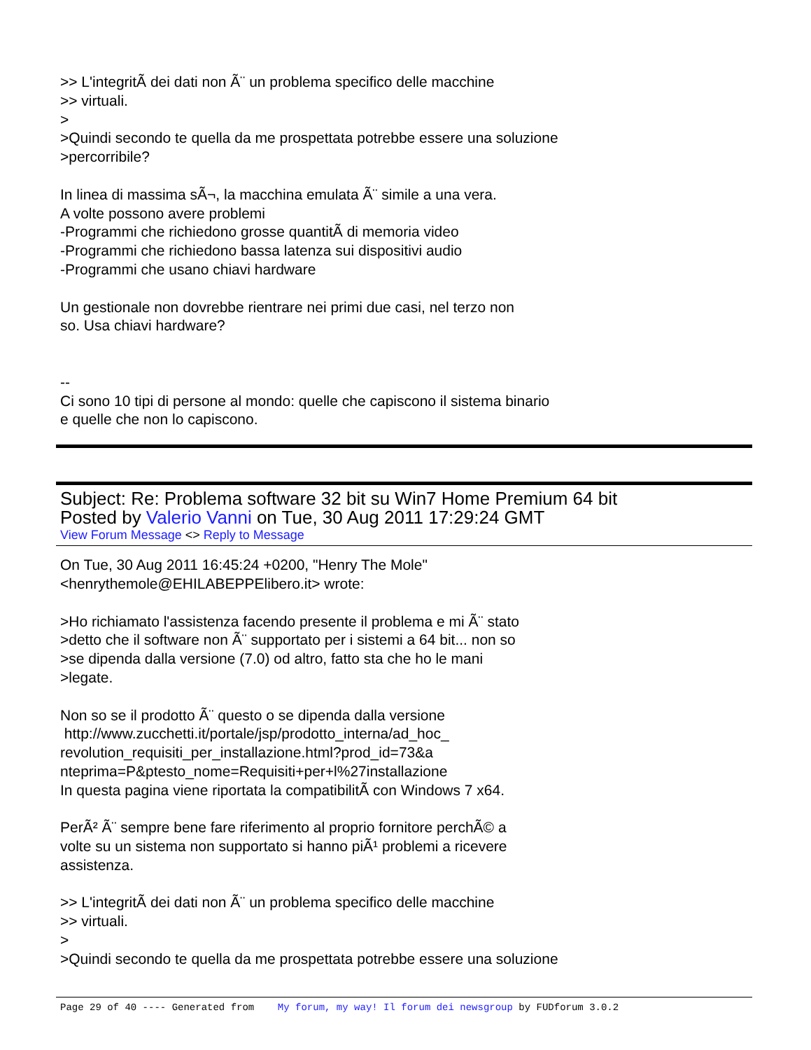>> L'integritÃ dei dati non Ã¨ un problema specifico delle macchine
>> virtuali.
>
>Quindi secondo te quella da me prospettata potrebbe essere una soluzione
>percorribile?
In linea di massima sÃ¬, la macchina emulata Ã¨ simile a una vera.
A volte possono avere problemi
-Programmi che richiedono grosse quantitÃ di memoria video
-Programmi che richiedono bassa latenza sui dispositivi audio
-Programmi che usano chiavi hardware
Un gestionale non dovrebbe rientrare nei primi due casi, nel terzo non
so. Usa chiavi hardware?
--
Ci sono 10 tipi di persone al mondo: quelle che capiscono il sistema binario
e quelle che non lo capiscono.
Subject: Re: Problema software 32 bit su Win7 Home Premium 64 bit
Posted by Valerio Vanni on Tue, 30 Aug 2011 17:29:24 GMT
View Forum Message <> Reply to Message
On Tue, 30 Aug 2011 16:45:24 +0200, "Henry The Mole"
<henrythemole@EHILABEPPElibero.it> wrote:
>Ho richiamato l'assistenza facendo presente il problema e mi Ã¨ stato
>detto che il software non Ã¨ supportato per i sistemi a 64 bit... non so
>se dipenda dalla versione (7.0) od altro, fatto sta che ho le mani
>legate.
Non so se il prodotto Ã¨ questo o se dipenda dalla versione
http://www.zucchetti.it/portale/jsp/prodotto_interna/ad_hoc_
revolution_requisiti_per_installazione.html?prod_id=73&a
nteprima=P&ptesto_nome=Requisiti+per+l%27installazione
In questa pagina viene riportata la compatibilitÃ con Windows 7 x64.
PerÃ² Ã¨ sempre bene fare riferimento al proprio fornitore perchÃ© a
volte su un sistema non supportato si hanno piÃ¹ problemi a ricevere
assistenza.
>> L'integritÃ dei dati non Ã¨ un problema specifico delle macchine
>> virtuali.
>
>Quindi secondo te quella da me prospettata potrebbe essere una soluzione
Page 29 of 40 ---- Generated from My forum, my way! Il forum dei newsgroup by FUDforum 3.0.2